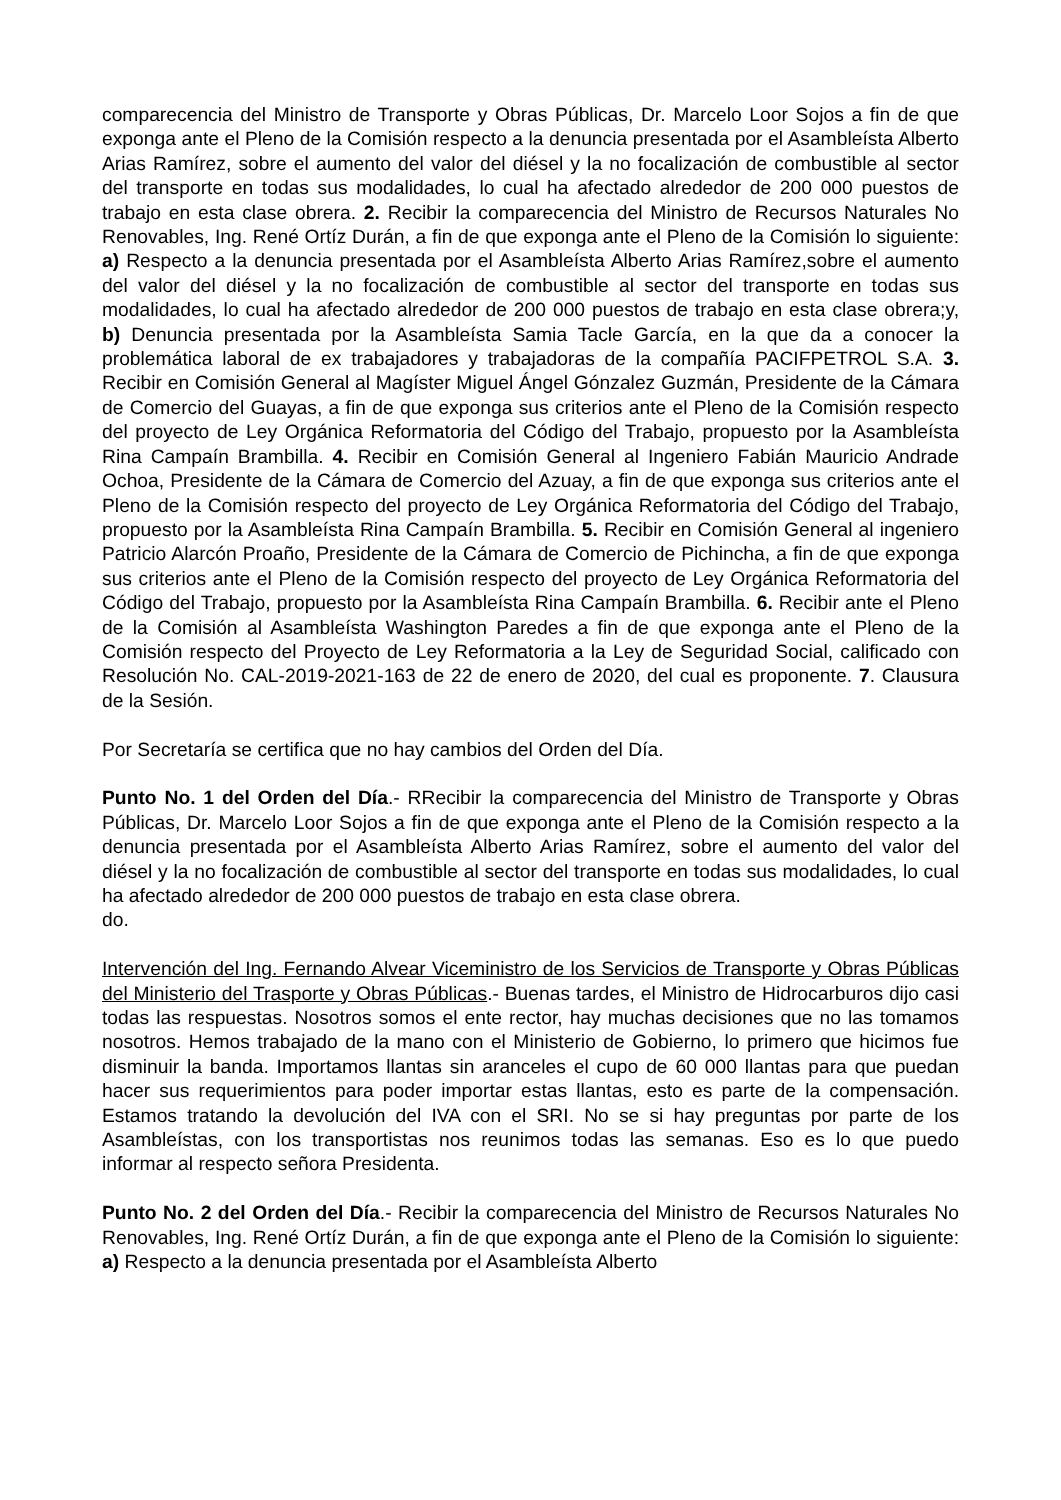comparecencia del Ministro de Transporte y Obras Públicas, Dr. Marcelo Loor Sojos a fin de que exponga ante el Pleno de la Comisión respecto a la denuncia presentada por el Asambleísta Alberto Arias Ramírez, sobre el aumento del valor del diésel y la no focalización de combustible al sector del transporte en todas sus modalidades, lo cual ha afectado alrededor de 200 000 puestos de trabajo en esta clase obrera. 2. Recibir la comparecencia del Ministro de Recursos Naturales No Renovables, Ing. René Ortíz Durán, a fin de que exponga ante el Pleno de la Comisión lo siguiente: a) Respecto a la denuncia presentada por el Asambleísta Alberto Arias Ramírez,sobre el aumento del valor del diésel y la no focalización de combustible al sector del transporte en todas sus modalidades, lo cual ha afectado alrededor de 200 000 puestos de trabajo en esta clase obrera;y, b) Denuncia presentada por la Asambleísta Samia Tacle García, en la que da a conocer la problemática laboral de ex trabajadores y trabajadoras de la compañía PACIFPETROL S.A. 3. Recibir en Comisión General al Magíster Miguel Ángel Gónzalez Guzmán, Presidente de la Cámara de Comercio del Guayas, a fin de que exponga sus criterios ante el Pleno de la Comisión respecto del proyecto de Ley Orgánica Reformatoria del Código del Trabajo, propuesto por la Asambleísta Rina Campaín Brambilla. 4. Recibir en Comisión General al Ingeniero Fabián Mauricio Andrade Ochoa, Presidente de la Cámara de Comercio del Azuay, a fin de que exponga sus criterios ante el Pleno de la Comisión respecto del proyecto de Ley Orgánica Reformatoria del Código del Trabajo, propuesto por la Asambleísta Rina Campaín Brambilla. 5. Recibir en Comisión General al ingeniero Patricio Alarcón Proaño, Presidente de la Cámara de Comercio de Pichincha, a fin de que exponga sus criterios ante el Pleno de la Comisión respecto del proyecto de Ley Orgánica Reformatoria del Código del Trabajo, propuesto por la Asambleísta Rina Campaín Brambilla. 6. Recibir ante el Pleno de la Comisión al Asambleísta Washington Paredes a fin de que exponga ante el Pleno de la Comisión respecto del Proyecto de Ley Reformatoria a la Ley de Seguridad Social, calificado con Resolución No. CAL-2019-2021-163 de 22 de enero de 2020, del cual es proponente. 7. Clausura de la Sesión.
Por Secretaría se certifica que no hay cambios del Orden del Día.
Punto No. 1 del Orden del Día.- RRecibir la comparecencia del Ministro de Transporte y Obras Públicas, Dr. Marcelo Loor Sojos a fin de que exponga ante el Pleno de la Comisión respecto a la denuncia presentada por el Asambleísta Alberto Arias Ramírez, sobre el aumento del valor del diésel y la no focalización de combustible al sector del transporte en todas sus modalidades, lo cual ha afectado alrededor de 200 000 puestos de trabajo en esta clase obrera.
do.
Intervención del Ing. Fernando Alvear Viceministro de los Servicios de Transporte y Obras Públicas del Ministerio del Trasporte y Obras Públicas.- Buenas tardes, el Ministro de Hidrocarburos dijo casi todas las respuestas. Nosotros somos el ente rector, hay muchas decisiones que no las tomamos nosotros. Hemos trabajado de la mano con el Ministerio de Gobierno, lo primero que hicimos fue disminuir la banda. Importamos llantas sin aranceles el cupo de 60 000 llantas para que puedan hacer sus requerimientos para poder importar estas llantas, esto es parte de la compensación. Estamos tratando la devolución del IVA con el SRI. No se si hay preguntas por parte de los Asambleístas, con los transportistas nos reunimos todas las semanas. Eso es lo que puedo informar al respecto señora Presidenta.
Punto No. 2 del Orden del Día.- Recibir la comparecencia del Ministro de Recursos Naturales No Renovables, Ing. René Ortíz Durán, a fin de que exponga ante el Pleno de la Comisión lo siguiente: a) Respecto a la denuncia presentada por el Asambleísta Alberto